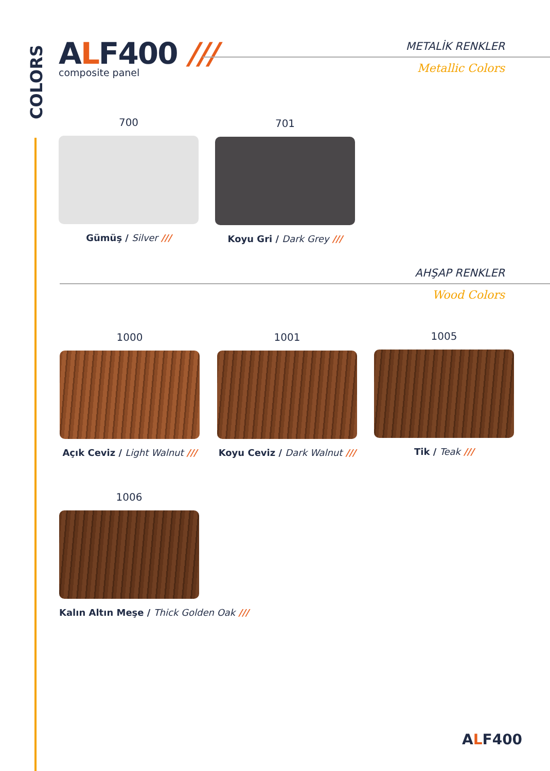COLORS
ALF400 ///
composite panel
METALİK RENKLER
Metallic Colors
700
Gümüş / Silver ///
701
Koyu Gri / Dark Grey ///
AHŞAP RENKLER
Wood Colors
1000
Açık Ceviz / Light Walnut ///
1001
Koyu Ceviz / Dark Walnut ///
1005
Tik / Teak ///
1006
Kalın Altın Meşe / Thick Golden Oak ///
ALF400